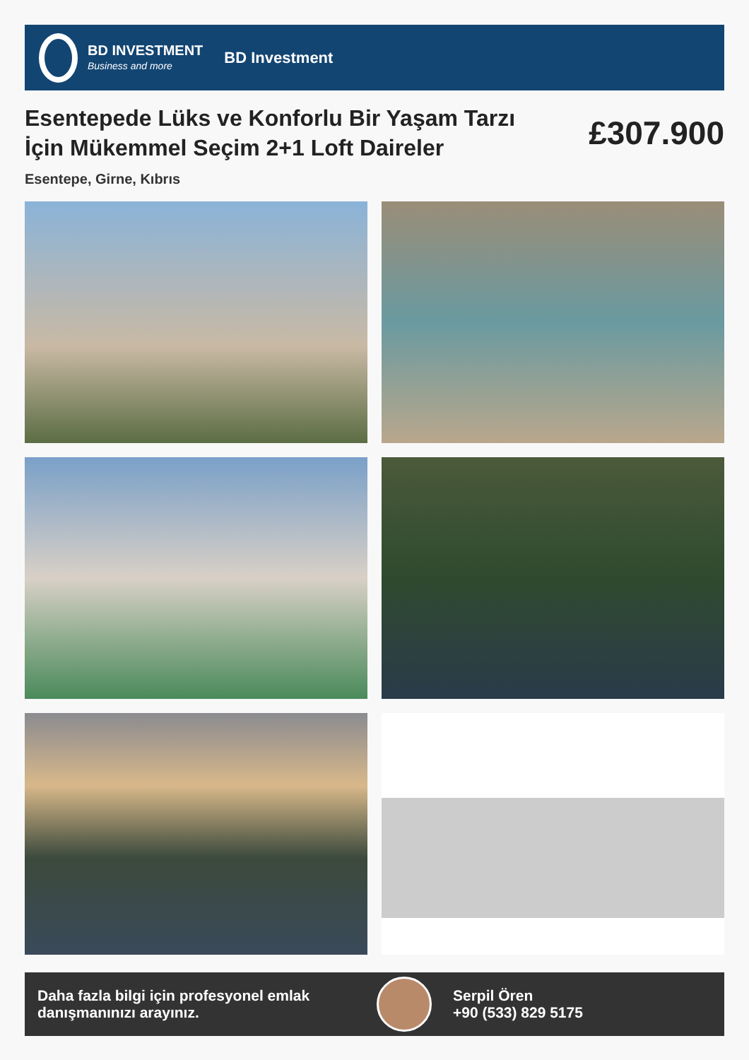BD INVESTMENT
Business and more
BD Investment
Esentepede Lüks ve Konforlu Bir Yaşam Tarzı İçin Mükemmel Seçim 2+1 Loft Daireler
£307.900
Esentepe, Girne, Kıbrıs
Daha fazla bilgi için profesyonel emlak danışmanınızı arayınız.
Serpil Ören
+90 (533) 829 5175